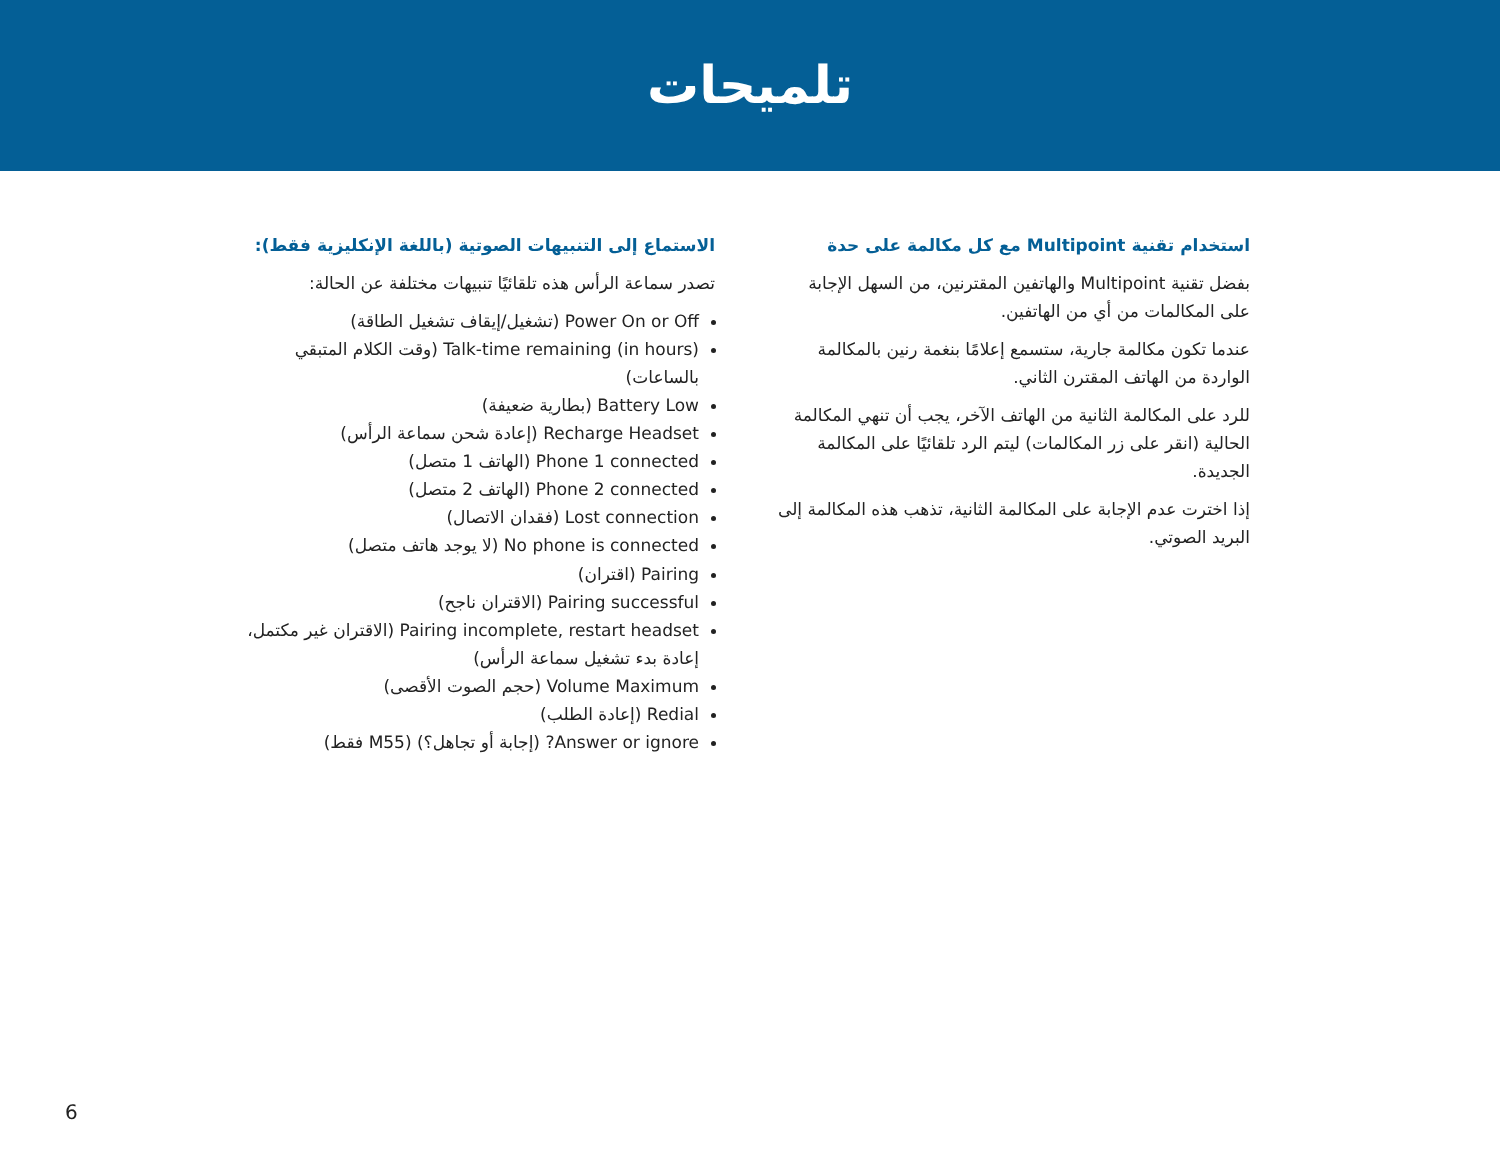تلميحات
استخدام تقنية Multipoint مع كل مكالمة على حدة
بفضل تقنية Multipoint والهاتفين المقترنين، من السهل الإجابة على المكالمات من أي من الهاتفين.
عندما تكون مكالمة جارية، ستسمع إعلامًا بنغمة رنين بالمكالمة الواردة من الهاتف المقترن الثاني.
للرد على المكالمة الثانية من الهاتف الآخر، يجب أن تنهي المكالمة الحالية (انقر على زر المكالمات) ليتم الرد تلقائيًا على المكالمة الجديدة.
إذا اخترت عدم الإجابة على المكالمة الثانية، تذهب هذه المكالمة إلى البريد الصوتي.
الاستماع إلى التنبيهات الصوتية (باللغة الإنكليزية فقط):
تصدر سماعة الرأس هذه تلقائيًا تنبيهات مختلفة عن الحالة:
Power On or Off (تشغيل/إيقاف تشغيل الطاقة)
Talk-time remaining (in hours) (وقت الكلام المتبقي بالساعات)
Battery Low (بطارية ضعيفة)
Recharge Headset (إعادة شحن سماعة الرأس)
Phone 1 connected (الهاتف 1 متصل)
Phone 2 connected (الهاتف 2 متصل)
Lost connection (فقدان الاتصال)
No phone is connected (لا يوجد هاتف متصل)
Pairing (اقتران)
Pairing successful (الاقتران ناجح)
Pairing incomplete, restart headset (الاقتران غير مكتمل، إعادة بدء تشغيل سماعة الرأس)
Volume Maximum (حجم الصوت الأقصى)
Redial (إعادة الطلب)
Answer or ignore? (إجابة أو تجاهل؟) (M55 فقط)
6